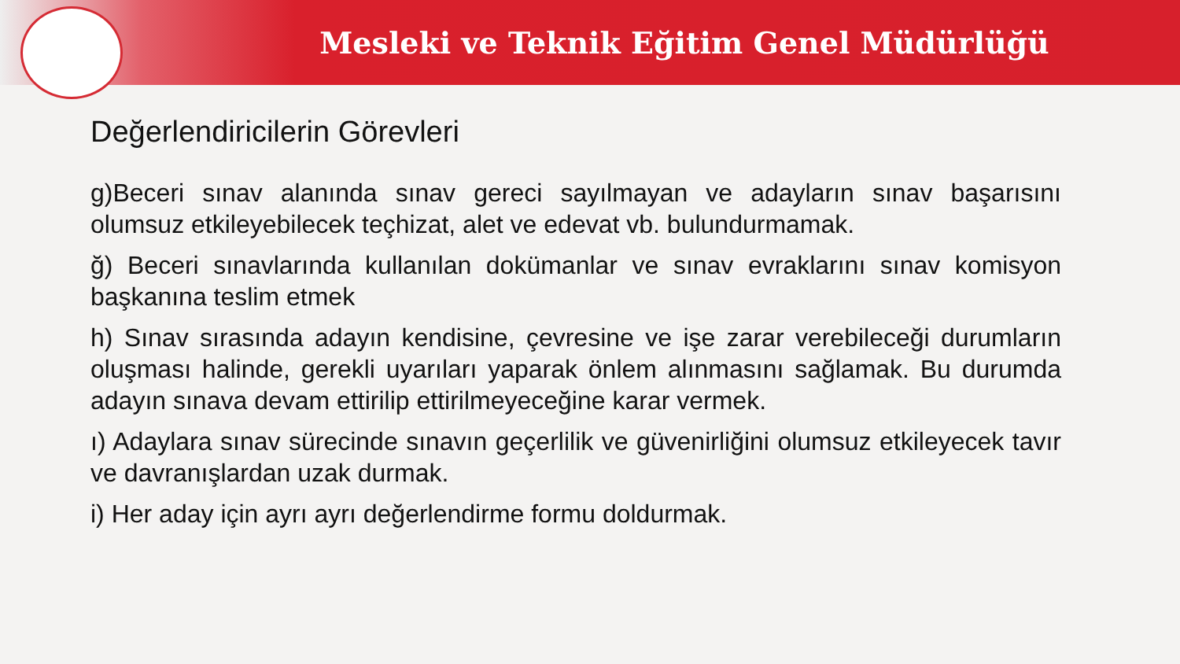Mesleki ve Teknik Eğitim Genel Müdürlüğü
Değerlendiricilerin Görevleri
g)Beceri sınav alanında sınav gereci sayılmayan ve adayların sınav başarısını olumsuz etkileyebilecek teçhizat, alet ve edevat vb. bulundurmamak.
ğ) Beceri sınavlarında kullanılan dokümanlar ve sınav evraklarını sınav komisyon başkanına teslim etmek
h) Sınav sırasında adayın kendisine, çevresine ve işe zarar verebileceği durumların oluşması halinde, gerekli uyarıları yaparak önlem alınmasını sağlamak. Bu durumda adayın sınava devam ettirilip ettirilmeyeceğine karar vermek.
ı) Adaylara sınav sürecinde sınavın geçerlilik ve güvenirliğini olumsuz etkileyecek tavır ve davranışlardan uzak durmak.
i) Her aday için ayrı ayrı değerlendirme formu doldurmak.